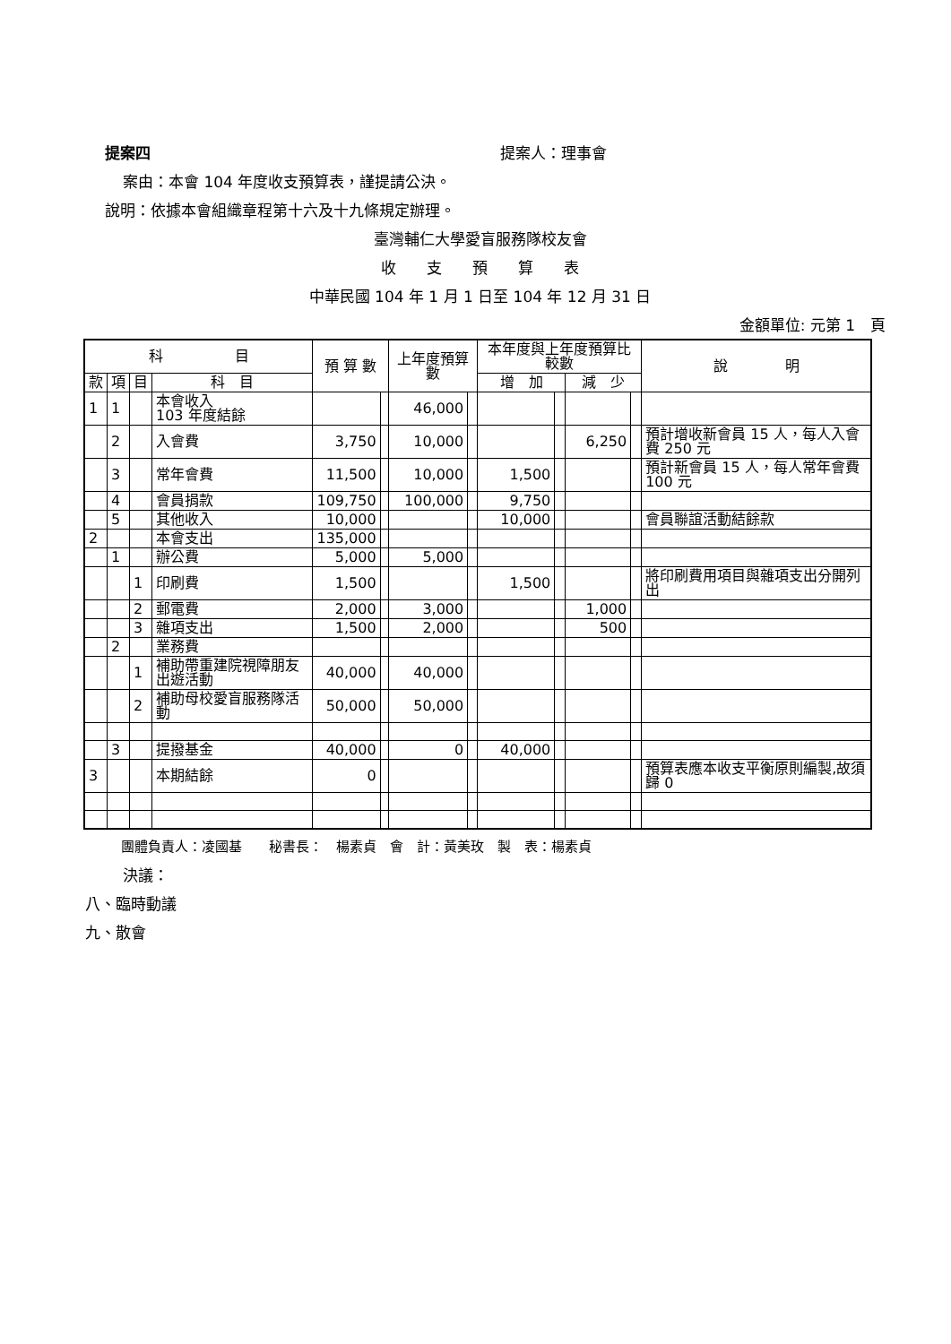提案四 提案人：理事會
案由：本會 104 年度收支預算表，謹提請公決。
說明：依據本會組織章程第十六及十九條規定辦理。
臺灣輔仁大學愛盲服務隊校友會
收　　支　　預　　算　　表
中華民國 104 年 1 月 1 日至 104 年 12 月 31 日
金額單位: 元第 1　頁
| 科 目 | | | | 預 算 數 | | 上年度預算數 | | 本年度與上年度預算比較數 | | | | 說 明 |
| --- | --- | --- | --- | --- | --- | --- | --- | --- | --- | --- | --- | --- |
| 款 | 項 | 目 | 科 目 | | | | | 增 加 | | 減 少 | | |
| 1 | 1 | | 本會收入 103 年度結餘 | | | 46,000 | | | | | | |
| | 2 | | 入會費 | 3,750 | | 10,000 | | | | 6,250 | | 預計增收新會員 15 人，每人入會費 250 元 |
| | 3 | | 常年會費 | 11,500 | | 10,000 | | 1,500 | | | | 預計新會員 15 人，每人常年會費 100 元 |
| | 4 | | 會員捐款 | 109,750 | | 100,000 | | 9,750 | | | | |
| | 5 | | 其他收入 | 10,000 | | | | 10,000 | | | | 會員聯誼活動結餘款 |
| 2 | | | 本會支出 | 135,000 | | | | | | | | |
| | 1 | | 辦公費 | 5,000 | | 5,000 | | | | | | |
| | | 1 | 印刷費 | 1,500 | | | | 1,500 | | | | 將印刷費用項目與雜項支出分開列出 |
| | | 2 | 郵電費 | 2,000 | | 3,000 | | | | 1,000 | | |
| | | 3 | 雜項支出 | 1,500 | | 2,000 | | | | 500 | | |
| | 2 | | 業務費 | | | | | | | | | |
| | | 1 | 補助帶重建院視障朋友出遊活動 | 40,000 | | 40,000 | | | | | | |
| | | 2 | 補助母校愛盲服務隊活動 | 50,000 | | 50,000 | | | | | | |
| | 3 | | 提撥基金 | 40,000 | | 0 | | 40,000 | | | | |
| 3 | | | 本期結餘 | 0 | | | | | | | | 預算表應本收支平衡原則編製,故須歸 0 |
團體負責人：凌國基　　秘書長：　楊素貞　會　計：黃美玫　製　表：楊素貞
決議：
八、臨時動議
九、散會